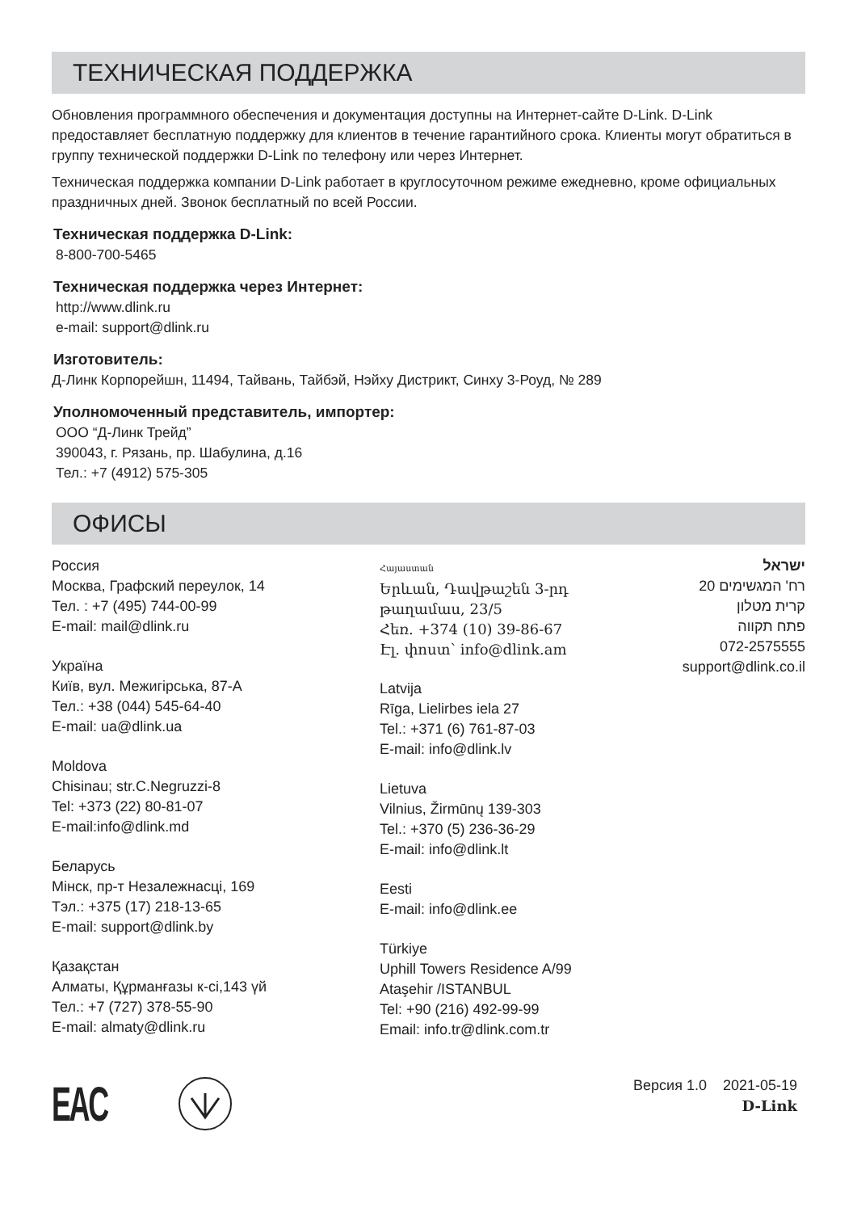ТЕХНИЧЕСКАЯ ПОДДЕРЖКА
Обновления программного обеспечения и документация доступны на Интернет-сайте D-Link. D-Link предоставляет бесплатную поддержку для клиентов в течение гарантийного срока. Клиенты могут обратиться в группу технической поддержки D-Link по телефону или через Интернет.
Техническая поддержка компании D-Link работает в круглосуточном режиме ежедневно, кроме официальных праздничных дней. Звонок бесплатный по всей России.
Техническая поддержка D-Link:
8-800-700-5465
Техническая поддержка через Интернет:
http://www.dlink.ru
e-mail: support@dlink.ru
Изготовитель:
Д-Линк Корпорейшн, 11494, Тайвань, Тайбэй, Нэйху Дистрикт, Синху 3-Роуд, № 289
Уполномоченный представитель, импортер:
ООО “Д-Линк Трейд”
390043, г. Рязань, пр. Шабулина, д.16
Тел.: +7 (4912) 575-305
ОФИСЫ
Россия
Москва, Графский переулок, 14
Тел. : +7 (495) 744-00-99
E-mail: mail@dlink.ru
Україна
Київ, вул. Межигірська, 87-А
Тел.: +38 (044) 545-64-40
E-mail: ua@dlink.ua
Moldova
Chisinau; str.C.Negruzzi-8
Tel: +373 (22) 80-81-07
E-mail:info@dlink.md
Беларусь
Мінск, пр-т Незалежнасці, 169
Тэл.: +375 (17) 218-13-65
E-mail: support@dlink.by
Қазақстан
Алматы, Құрманғазы к-сі,143 үй
Тел.: +7 (727) 378-55-90
E-mail: almaty@dlink.ru
Հայաստան
Երևան, Դավթաշեն 3-րդ թաղամաս, 23/5
Հեռ. +374 (10) 39-86-67
Էլ. փոստ՝ info@dlink.am
Latvija
Rīga, Lielirbes iela 27
Tel.: +371 (6) 761-87-03
E-mail: info@dlink.lv
Lietuva
Vilnius, Žirmūnų 139-303
Tel.: +370 (5) 236-36-29
E-mail: info@dlink.lt
Eesti
E-mail: info@dlink.ee
Türkiye
Uphill Towers Residence A/99
Ataşehir /ISTANBUL
Tel: +90 (216) 492-99-99
Email: info.tr@dlink.com.tr
ישראל
רח' המגשימים 20
קרית מטלון
פתח תקווה
072-2575555
support@dlink.co.il
EAC
Версия 1.0 2021-05-19
D-Link